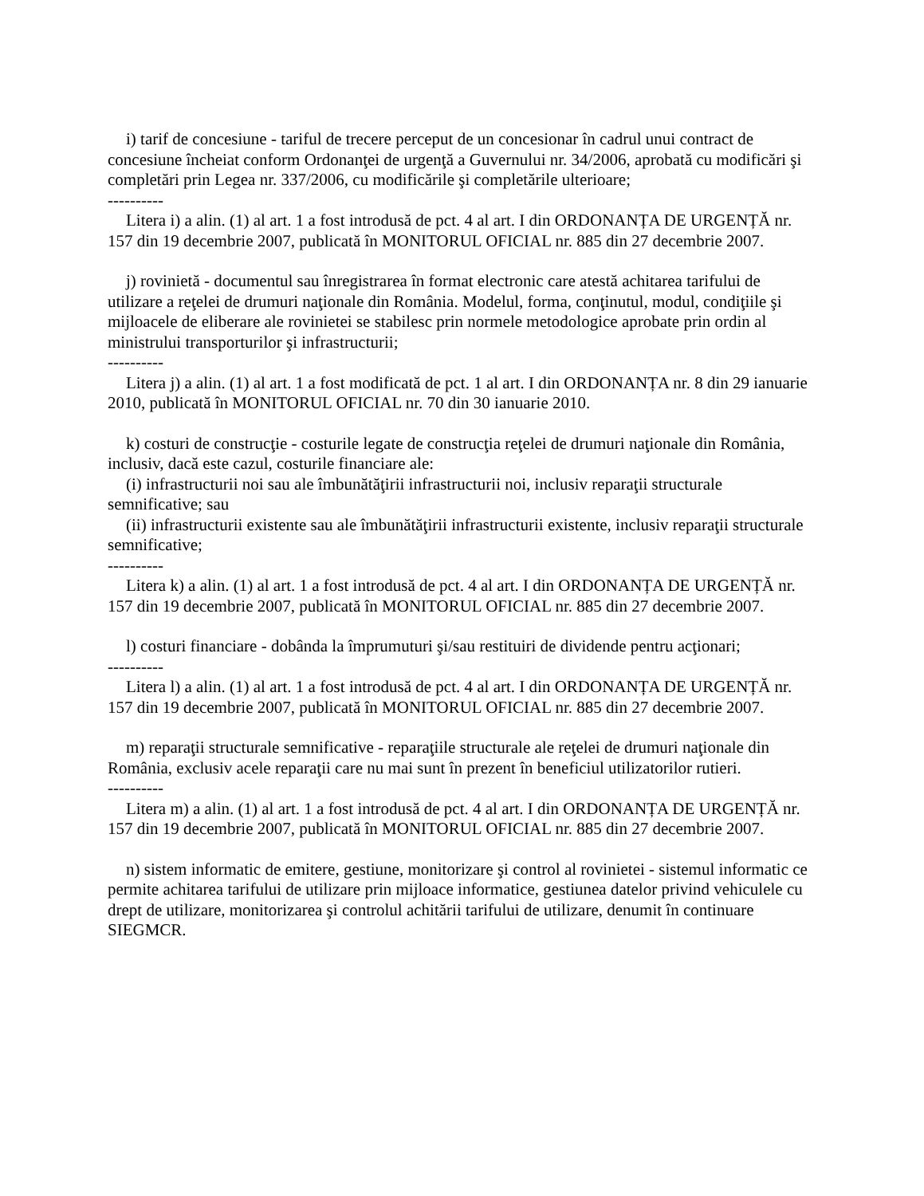i) tarif de concesiune - tariful de trecere perceput de un concesionar în cadrul unui contract de concesiune încheiat conform Ordonanţei de urgenţă a Guvernului nr. 34/2006, aprobată cu modificări şi completări prin Legea nr. 337/2006, cu modificările şi completările ulterioare;
----------
Litera i) a alin. (1) al art. 1 a fost introdusă de pct. 4 al art. I din ORDONANȚA DE URGENȚĂ nr. 157 din 19 decembrie 2007, publicată în MONITORUL OFICIAL nr. 885 din 27 decembrie 2007.
j) rovinietă - documentul sau înregistrarea în format electronic care atestă achitarea tarifului de utilizare a reţelei de drumuri naţionale din România. Modelul, forma, conţinutul, modul, condiţiile şi mijloacele de eliberare ale rovinietei se stabilesc prin normele metodologice aprobate prin ordin al ministrului transporturilor şi infrastructurii;
----------
Litera j) a alin. (1) al art. 1 a fost modificată de pct. 1 al art. I din ORDONANȚA nr. 8 din 29 ianuarie 2010, publicată în MONITORUL OFICIAL nr. 70 din 30 ianuarie 2010.
k) costuri de construcţie - costurile legate de construcţia reţelei de drumuri naţionale din România, inclusiv, dacă este cazul, costurile financiare ale:
(i) infrastructurii noi sau ale îmbunătăţirii infrastructurii noi, inclusiv reparaţii structurale semnificative; sau
(ii) infrastructurii existente sau ale îmbunătăţirii infrastructurii existente, inclusiv reparaţii structurale semnificative;
----------
Litera k) a alin. (1) al art. 1 a fost introdusă de pct. 4 al art. I din ORDONANȚA DE URGENȚĂ nr. 157 din 19 decembrie 2007, publicată în MONITORUL OFICIAL nr. 885 din 27 decembrie 2007.
l) costuri financiare - dobânda la împrumuturi şi/sau restituiri de dividende pentru acţionari;
----------
Litera l) a alin. (1) al art. 1 a fost introdusă de pct. 4 al art. I din ORDONANȚA DE URGENȚĂ nr. 157 din 19 decembrie 2007, publicată în MONITORUL OFICIAL nr. 885 din 27 decembrie 2007.
m) reparaţii structurale semnificative - reparaţiile structurale ale reţelei de drumuri naţionale din România, exclusiv acele reparaţii care nu mai sunt în prezent în beneficiul utilizatorilor rutieri.
----------
Litera m) a alin. (1) al art. 1 a fost introdusă de pct. 4 al art. I din ORDONANȚA DE URGENȚĂ nr. 157 din 19 decembrie 2007, publicată în MONITORUL OFICIAL nr. 885 din 27 decembrie 2007.
n) sistem informatic de emitere, gestiune, monitorizare şi control al rovinietei - sistemul informatic ce permite achitarea tarifului de utilizare prin mijloace informatice, gestiunea datelor privind vehiculele cu drept de utilizare, monitorizarea şi controlul achitării tarifului de utilizare, denumit în continuare SIEGMCR.